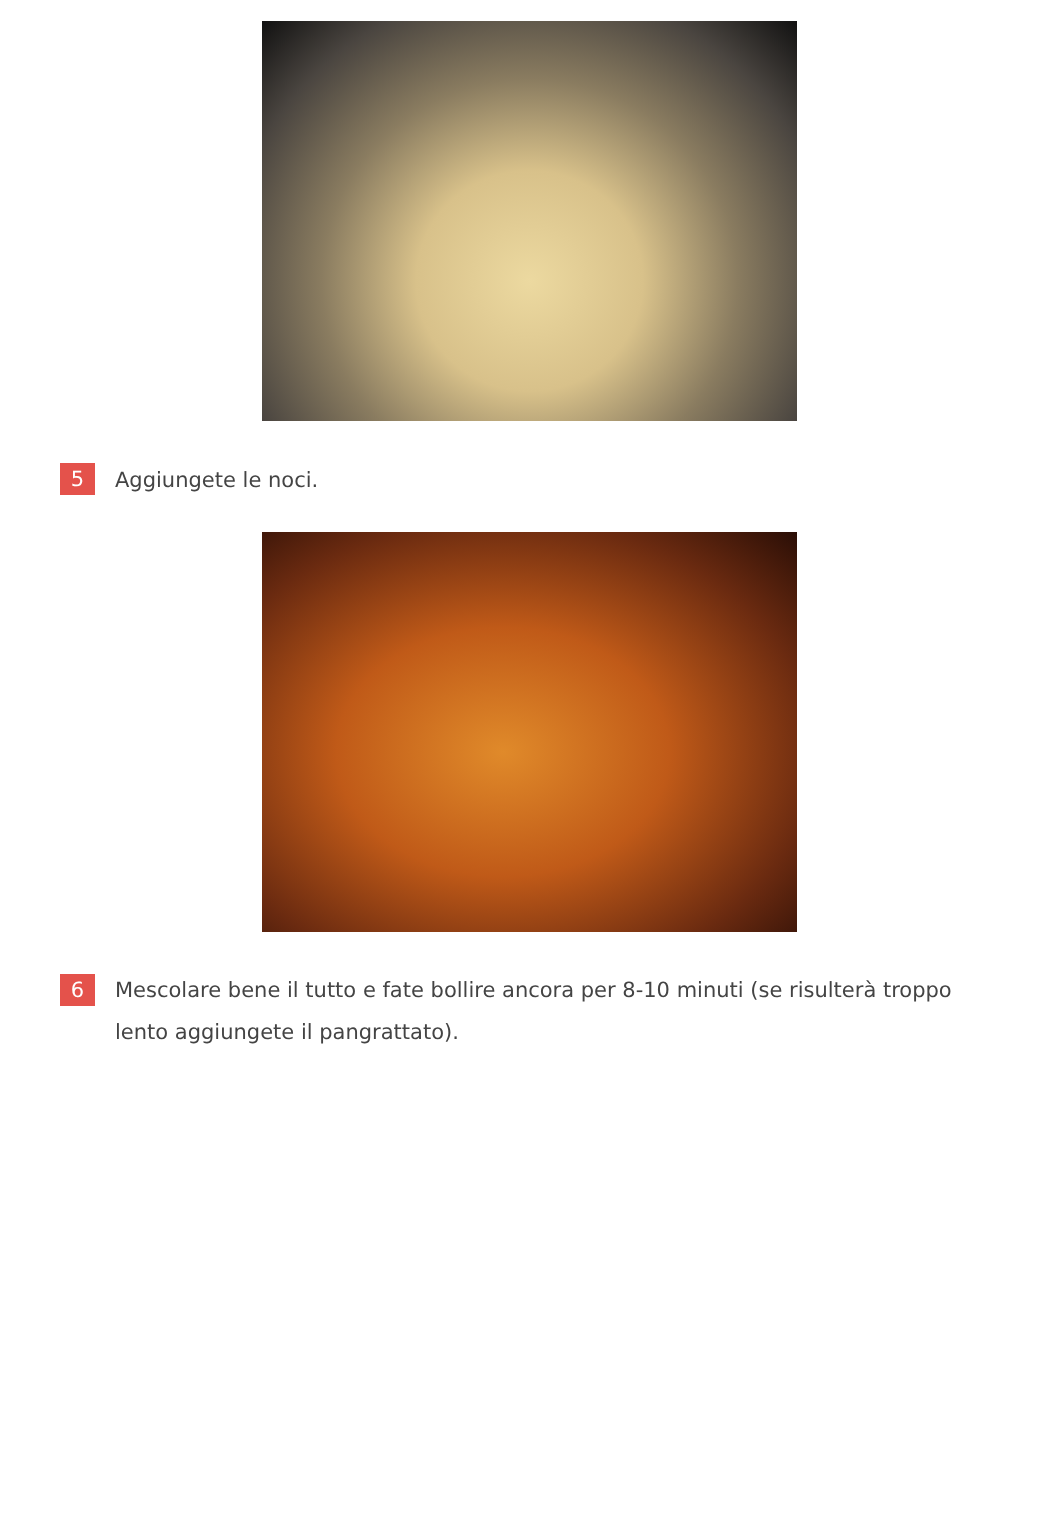5
Aggiungete le noci.
6
Mescolare bene il tutto e fate bollire ancora per 8-10 minuti (se risulterà troppo lento aggiungete il pangrattato).